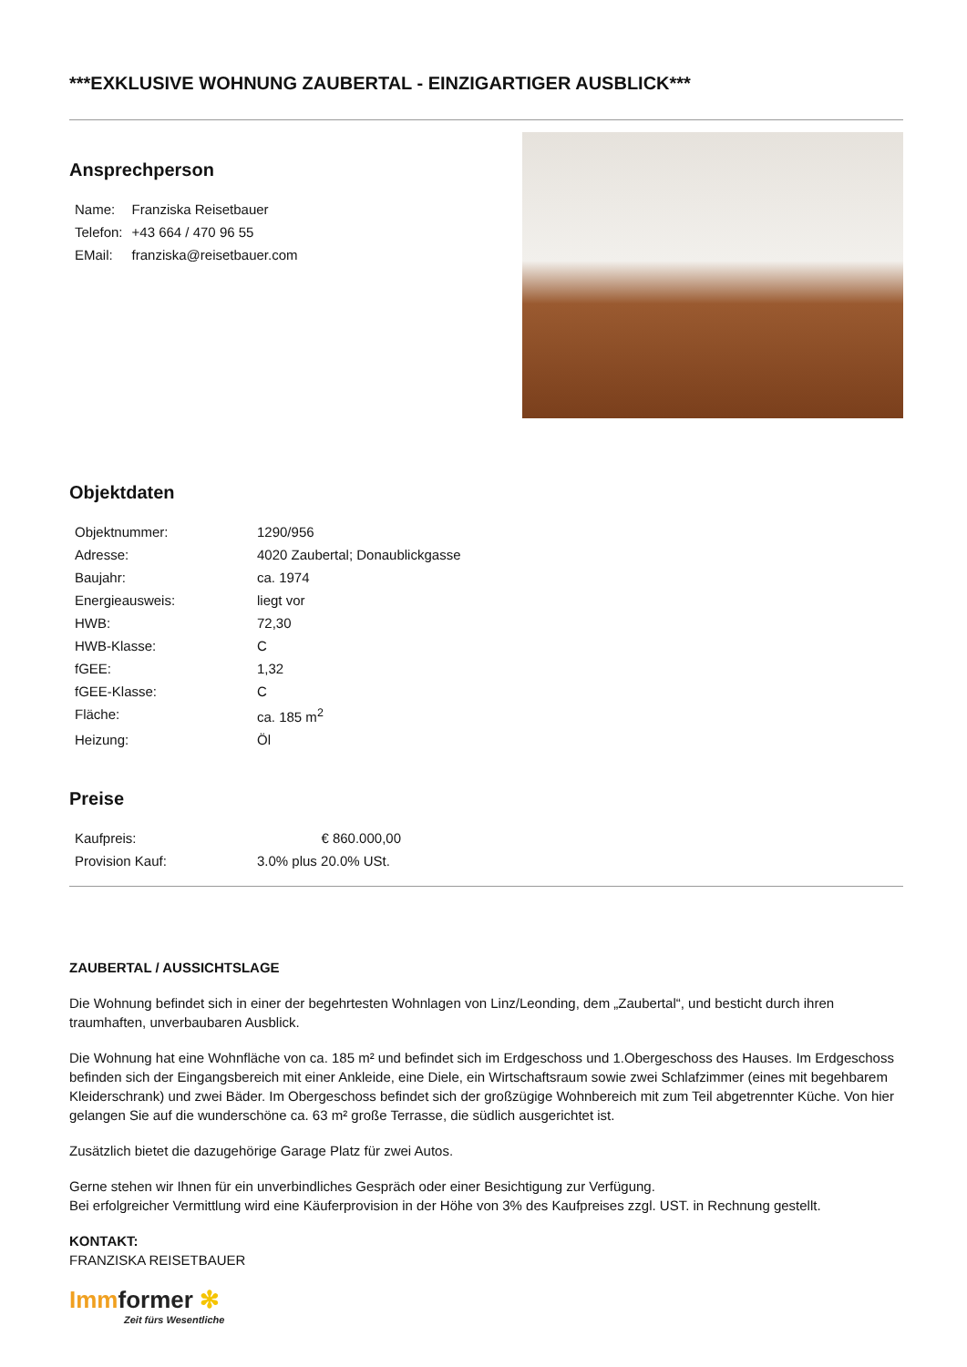***EXKLUSIVE WOHNUNG ZAUBERTAL - EINZIGARTIGER AUSBLICK***
Ansprechperson
| Name: | Franziska Reisetbauer |
| Telefon: | +43 664 / 470 96 55 |
| EMail: | franziska@reisetbauer.com |
Objektdaten
| Objektnummer: | 1290/956 |
| Adresse: | 4020 Zaubertal; Donaublickgasse |
| Baujahr: | ca. 1974 |
| Energieausweis: | liegt vor |
| HWB: | 72,30 |
| HWB-Klasse: | C |
| fGEE: | 1,32 |
| fGEE-Klasse: | C |
| Fläche: | ca. 185 m<sup>2</sup> |
| Heizung: | Öl |
Preise
| Kaufpreis: | € 860.000,00 |
| Provision Kauf: | 3.0% plus 20.0% USt. |
ZAUBERTAL / AUSSICHTSLAGE
Die Wohnung befindet sich in einer der begehrtesten Wohnlagen von Linz/Leonding, dem „Zaubertal“, und besticht durch ihren traumhaften, unverbaubaren Ausblick.
Die Wohnung hat eine Wohnfläche von ca. 185 m² und befindet sich im Erdgeschoss und 1.Obergeschoss des Hauses. Im Erdgeschoss befinden sich der Eingangsbereich mit einer Ankleide, eine Diele, ein Wirtschaftsraum sowie zwei Schlafzimmer (eines mit begehbarem Kleiderschrank) und zwei Bäder. Im Obergeschoss befindet sich der großzügige Wohnbereich mit zum Teil abgetrennter Küche. Von hier gelangen Sie auf die wunderschöne ca. 63 m² große Terrasse, die südlich ausgerichtet ist.
Zusätzlich bietet die dazugehörige Garage Platz für zwei Autos.
Gerne stehen wir Ihnen für ein unverbindliches Gespräch oder einer Besichtigung zur Verfügung.
Bei erfolgreicher Vermittlung wird eine Käuferprovision in der Höhe von 3% des Kaufpreises zzgl. UST. in Rechnung gestellt.
KONTAKT:
FRANZISKA REISETBAUER
Immformer ✻
Zeit fürs Wesentliche